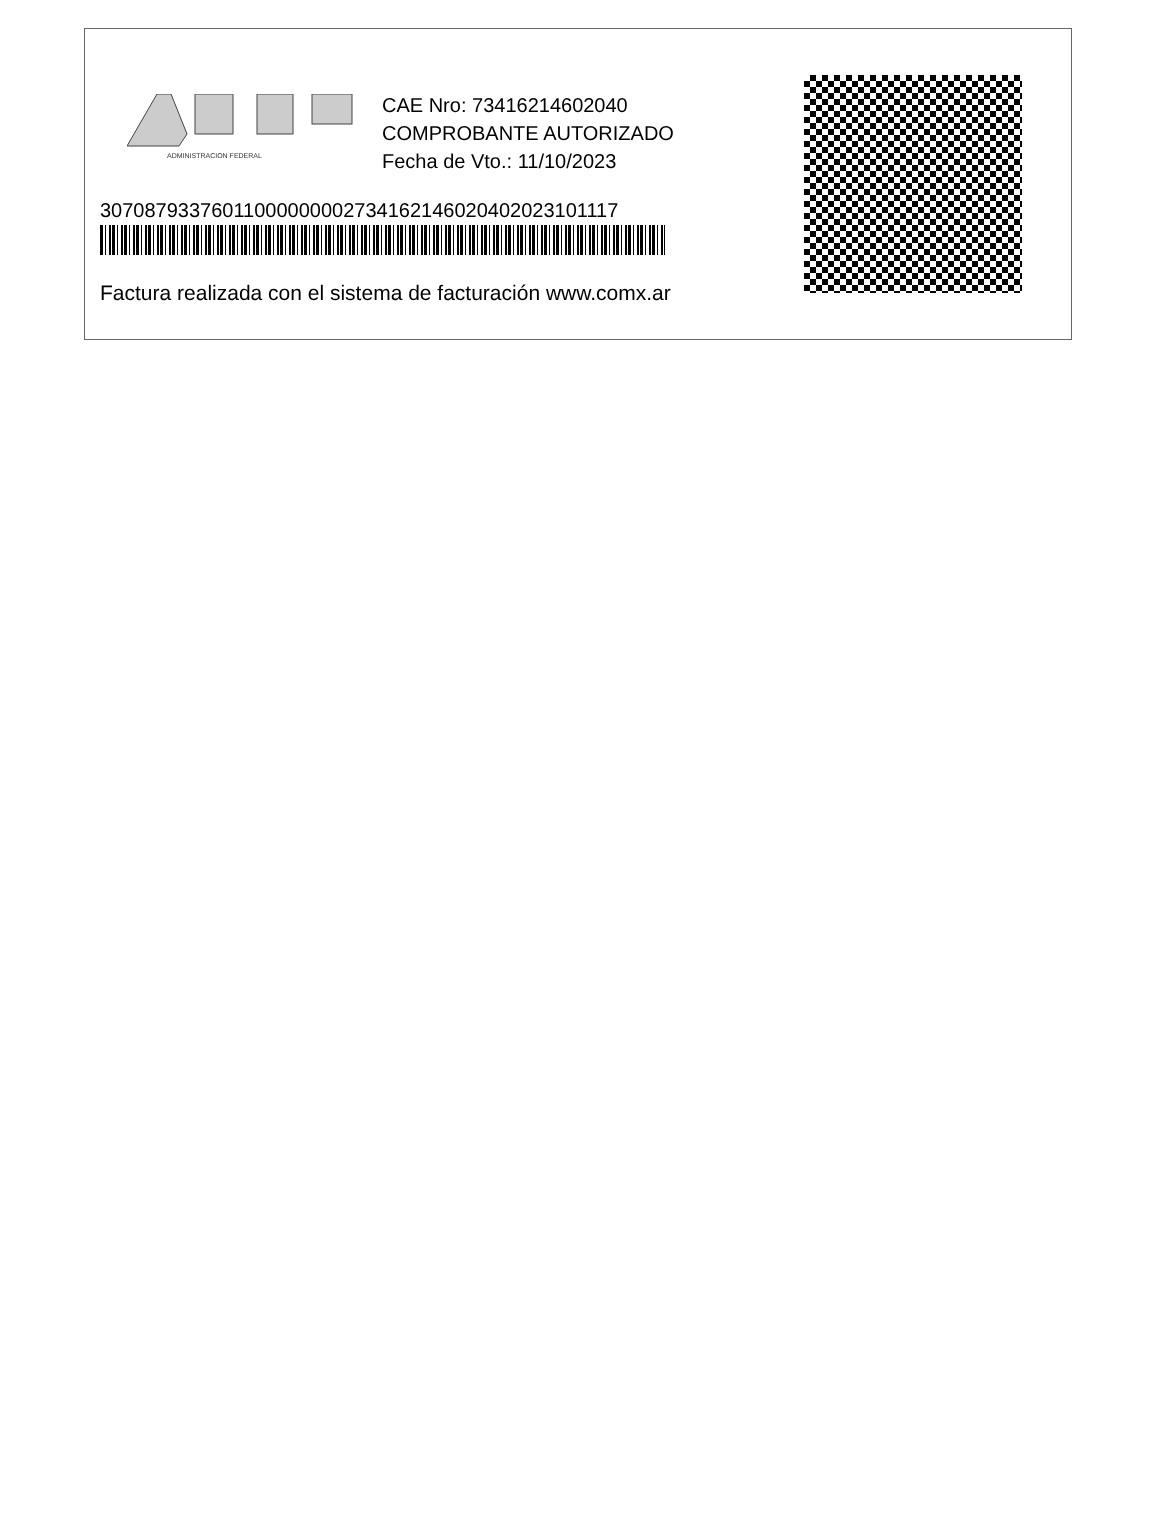ADMINISTRACION FEDERAL
CAE Nro: 73416214602040
COMPROBANTE AUTORIZADO
Fecha de Vto.: 11/10/2023
30708793376011000000002734162146020402023101117
Factura realizada con el sistema de facturación www.comx.ar